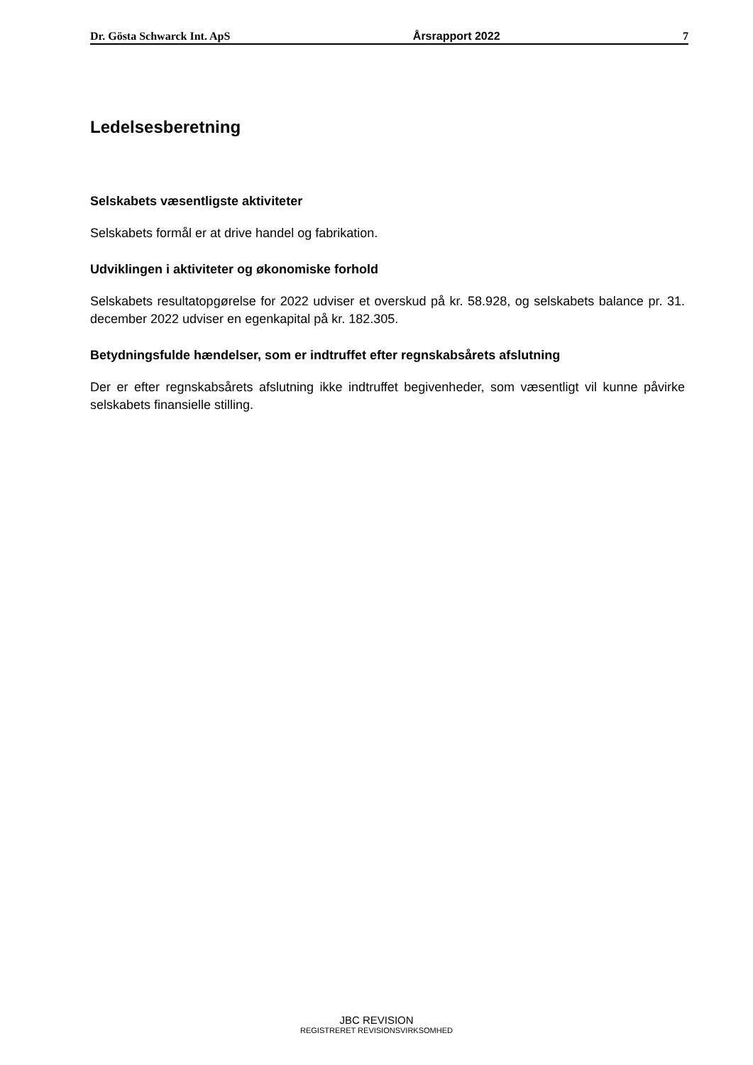Dr. Gösta Schwarck Int. ApS Årsrapport 2022 7
Ledelsesberetning
Selskabets væsentligste aktiviteter
Selskabets formål er at drive handel og fabrikation.
Udviklingen i aktiviteter og økonomiske forhold
Selskabets resultatopgørelse for 2022 udviser et overskud på kr. 58.928, og selskabets balance pr. 31. december 2022 udviser en egenkapital på kr. 182.305.
Betydningsfulde hændelser, som er indtruffet efter regnskabsårets afslutning
Der er efter regnskabsårets afslutning ikke indtruffet begivenheder, som væsentligt vil kunne påvirke selskabets finansielle stilling.
JBC REVISION
REGISTRERET REVISIONSVIRKSOMHED